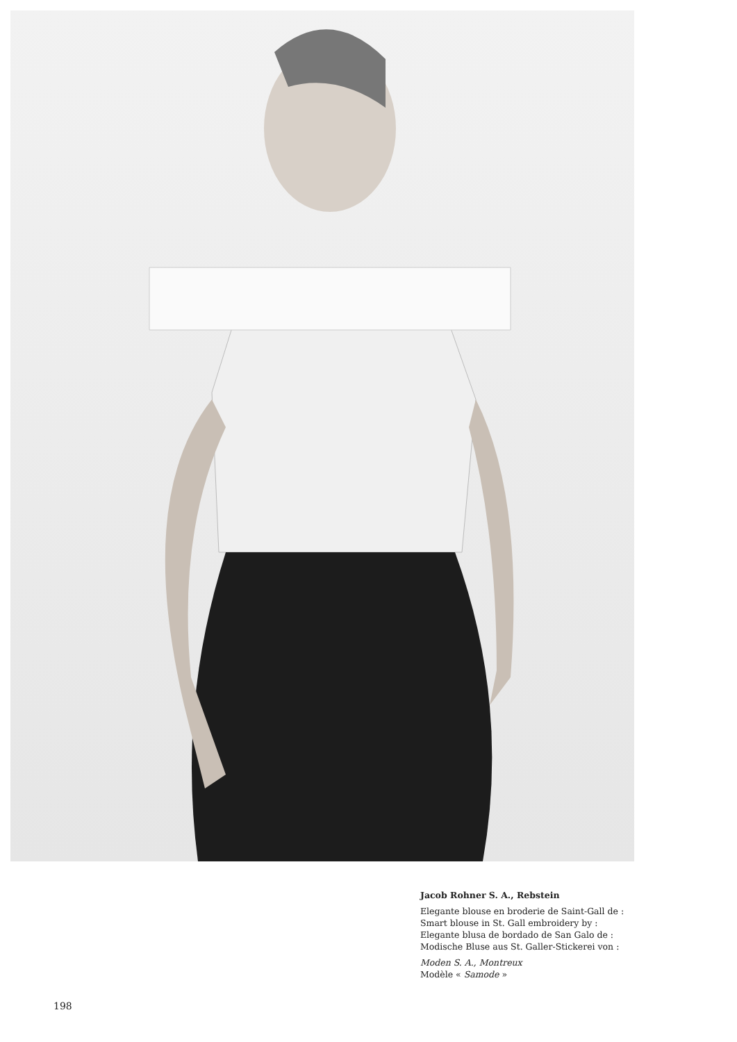Jacob Rohner S. A., Rebstein
Elegante blouse en broderie de Saint-Gall de :
Smart blouse in St. Gall embroidery by :
Elegante blusa de bordado de San Galo de :
Modische Bluse aus St. Galler-Stickerei von :
Moden S. A., Montreux
Modèle « Samode »
198